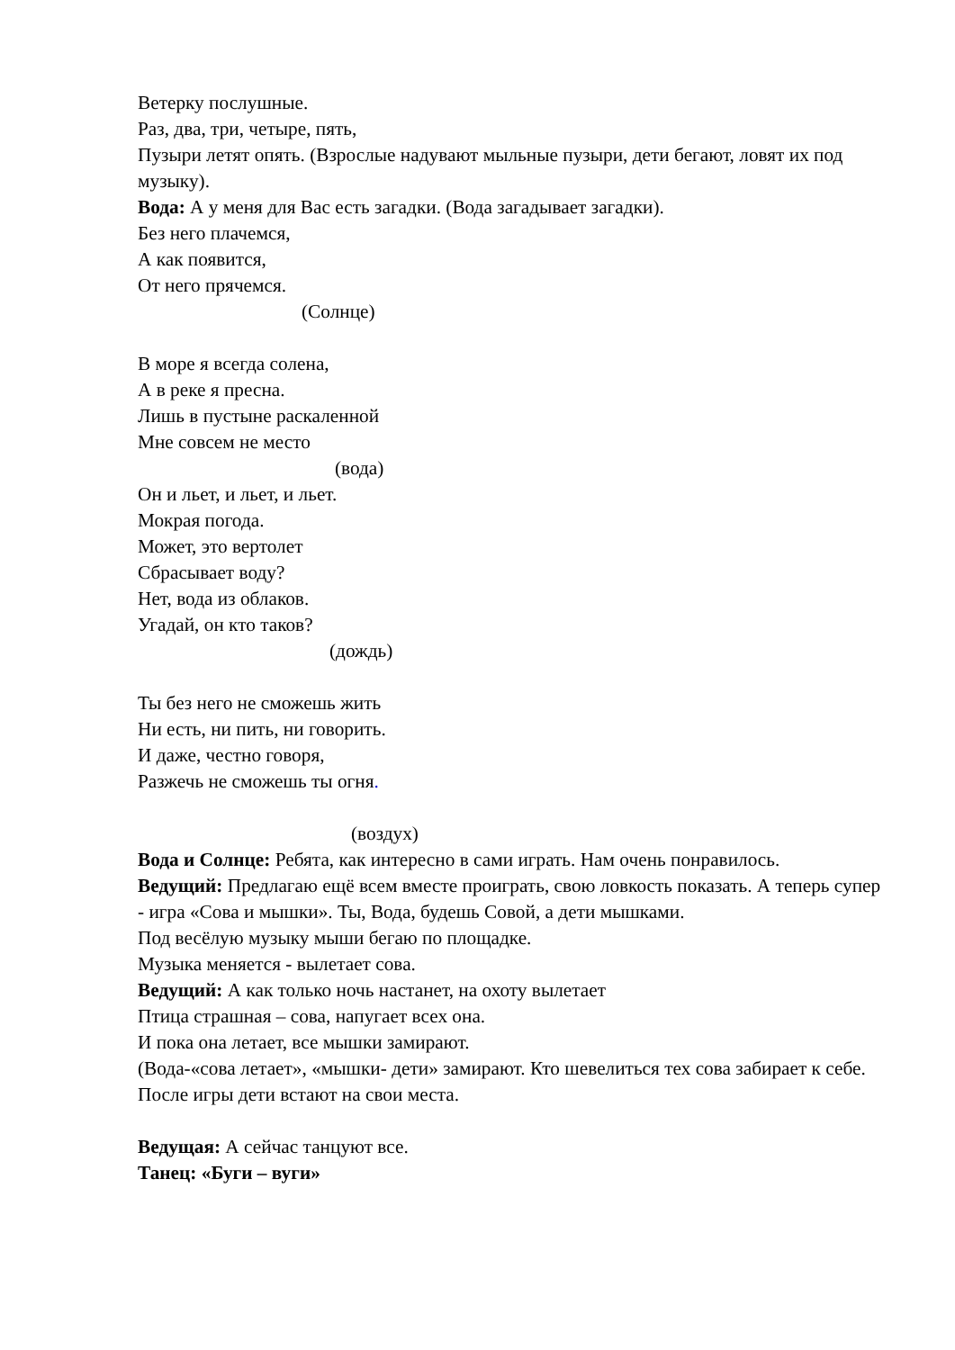Ветерку послушные.
Раз, два, три, четыре, пять,
Пузыри летят опять. (Взрослые надувают мыльные пузыри, дети бегают, ловят их под музыку).
Вода: А у меня для Вас есть загадки. (Вода загадывает загадки).
Без него плачемся,
А как появится,
От него прячемся.
(Солнце)
В море я всегда солена,
А в реке я пресна.
Лишь в пустыне раскаленной
Мне совсем не место
(вода)
Он и льет, и льет, и льет.
Мокрая погода.
Может, это вертолет
Сбрасывает воду?
Нет, вода из облаков.
Угадай, он кто таков?
(дождь)
Ты без него не сможешь жить
Ни есть, ни пить, ни говорить.
И даже, честно говоря,
Разжечь не сможешь ты огня.
(воздух)
Вода и Солнце: Ребята, как интересно в сами играть. Нам очень понравилось.
Ведущий: Предлагаю ещё всем вместе проиграть, свою ловкость показать. А теперь супер - игра «Сова и мышки». Ты, Вода, будешь Совой, а дети мышками.
Под весёлую музыку мыши бегаю по площадке.
Музыка меняется - вылетает сова.
Ведущий: А как только ночь настанет, на охоту вылетает
Птица страшная – сова, напугает всех она.
И пока она летает, все мышки замирают.
(Вода-«сова летает», «мышки- дети» замирают. Кто шевелиться тех сова забирает к себе. После игры дети встают на свои места.
Ведущая: А сейчас танцуют все.
Танец: «Буги – вуги»